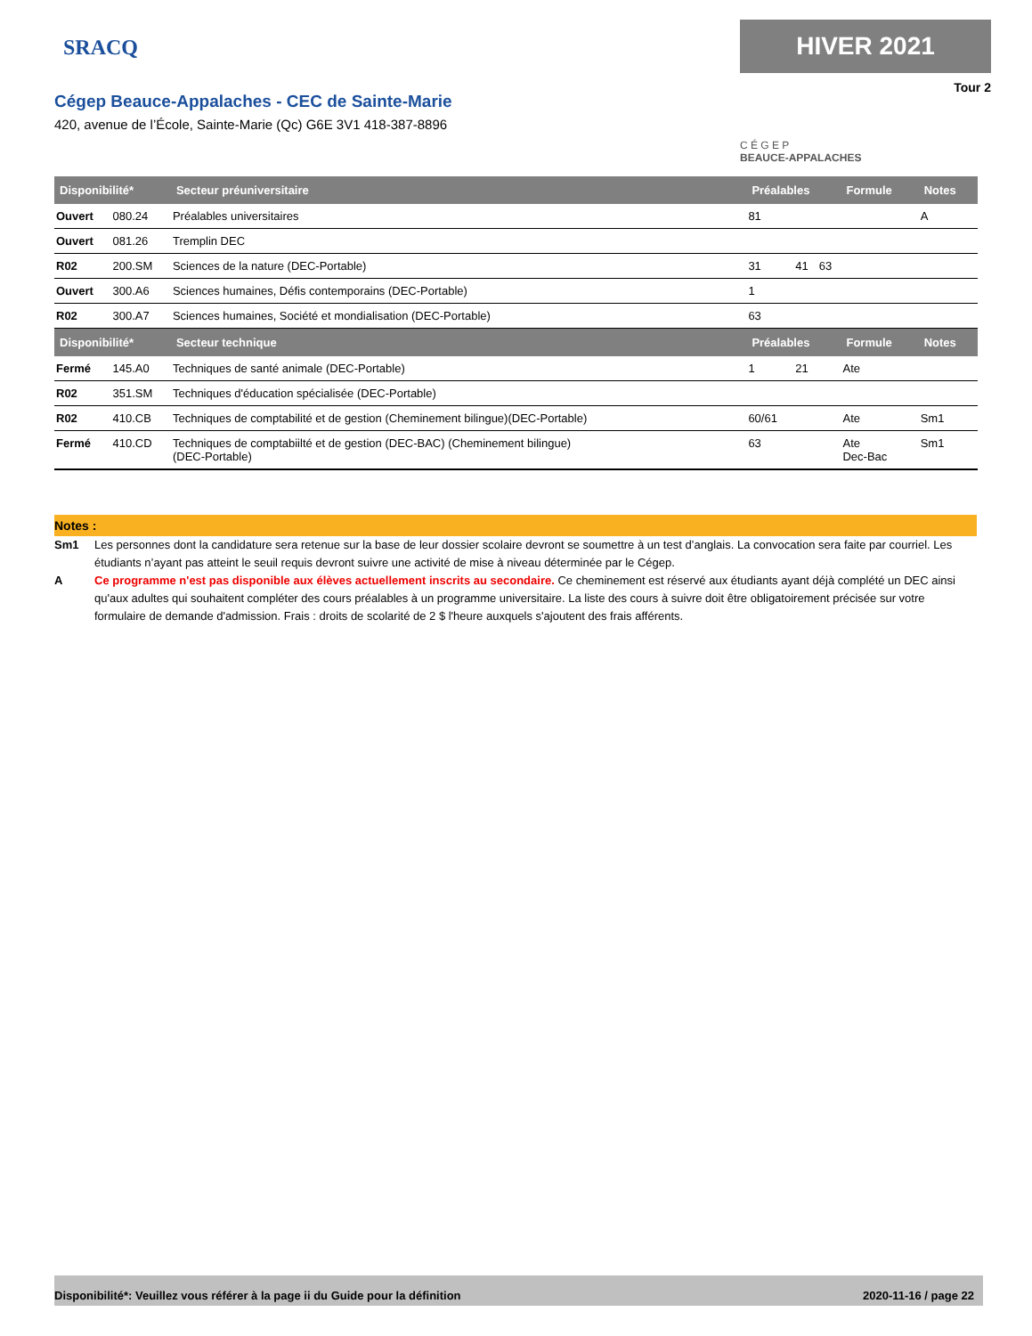SRACQ
Cégep Beauce-Appalaches - CEC de Sainte-Marie
420, avenue de l’École, Sainte-Marie (Qc) G6E 3V1 418-387-8896
HIVER 2021
Tour 2
C É G E P
BEAUCE-APPALACHES
| Disponibilité* | | Secteur préuniversitaire | Préalables | | | Formule | Notes |
| --- | --- | --- | --- | --- | --- | --- | --- |
| Ouvert | 080.24 | Préalables universitaires | 81 | | | | A |
| Ouvert | 081.26 | Tremplin DEC | | | | | |
| R02 | 200.SM | Sciences de la nature (DEC-Portable) | 31 | 41 | 63 | | |
| Ouvert | 300.A6 | Sciences humaines, Défis contemporains (DEC-Portable) | 1 | | | | |
| R02 | 300.A7 | Sciences humaines, Société et mondialisation (DEC-Portable) | 63 | | | | |
| Disponibilité* | | Secteur technique | Préalables | | | Formule | Notes |
| Fermé | 145.A0 | Techniques de santé animale (DEC-Portable) | 1 | 21 | | Ate | |
| R02 | 351.SM | Techniques d'éducation spécialisée (DEC-Portable) | | | | | |
| R02 | 410.CB | Techniques de comptabilité et de gestion (Cheminement bilingue)(DEC-Portable) | 60/61 | | | Ate | Sm1 |
| Fermé | 410.CD | Techniques de comptabiilté et de gestion (DEC-BAC) (Cheminement bilingue) (DEC-Portable) | 63 | | | Ate Dec-Bac | Sm1 |
Notes :
Sm1 Les personnes dont la candidature sera retenue sur la base de leur dossier scolaire devront se soumettre à un test d’anglais. La convocation sera faite par courriel. Les étudiants n’ayant pas atteint le seuil requis devront suivre une activité de mise à niveau déterminée par le Cégep.
A Ce programme n'est pas disponible aux élèves actuellement inscrits au secondaire. Ce cheminement est réservé aux étudiants ayant déjà complété un DEC ainsi qu'aux adultes qui souhaitent compléter des cours préalables à un programme universitaire. La liste des cours à suivre doit être obligatoirement précisée sur votre formulaire de demande d'admission. Frais : droits de scolarité de 2 $ l'heure auxquels s'ajoutent des frais afférents.
Disponibilité*: Veuillez vous référer à la page ii du Guide pour la définition 2020-11-16 / page 22